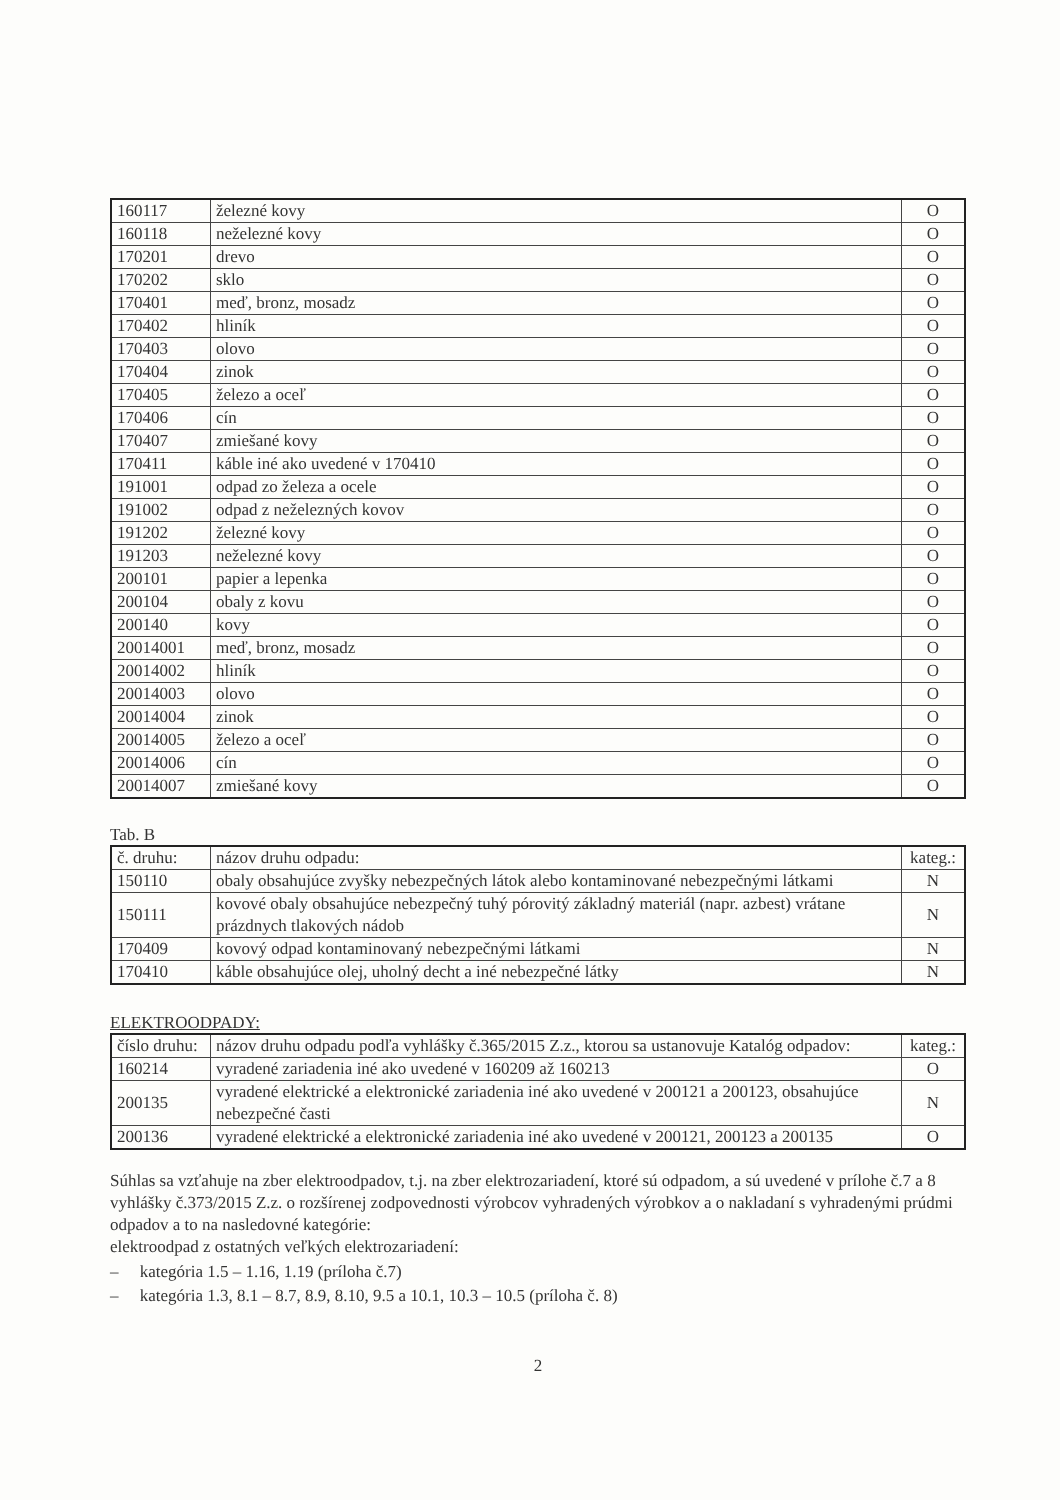| 160117 | železné kovy | O |
| 160118 | neželezné kovy | O |
| 170201 | drevo | O |
| 170202 | sklo | O |
| 170401 | meď, bronz, mosadz | O |
| 170402 | hliník | O |
| 170403 | olovo | O |
| 170404 | zinok | O |
| 170405 | železo a oceľ | O |
| 170406 | cín | O |
| 170407 | zmiešané kovy | O |
| 170411 | káble iné ako uvedené v 170410 | O |
| 191001 | odpad zo železa a ocele | O |
| 191002 | odpad z neželezných kovov | O |
| 191202 | železné kovy | O |
| 191203 | neželezné kovy | O |
| 200101 | papier a lepenka | O |
| 200104 | obaly z kovu | O |
| 200140 | kovy | O |
| 20014001 | meď, bronz, mosadz | O |
| 20014002 | hliník | O |
| 20014003 | olovo | O |
| 20014004 | zinok | O |
| 20014005 | železo a oceľ | O |
| 20014006 | cín | O |
| 20014007 | zmiešané kovy | O |
Tab. B
| č. druhu: | názov druhu odpadu: | kateg.: |
| --- | --- | --- |
| 150110 | obaly obsahujúce zvyšky nebezpečných látok alebo kontaminované nebezpečnými látkami | N |
| 150111 | kovové obaly obsahujúce nebezpečný tuhý pórovitý základný materiál (napr. azbest) vrátane prázdnych tlakových nádob | N |
| 170409 | kovový odpad kontaminovaný nebezpečnými látkami | N |
| 170410 | káble obsahujúce olej, uholný decht a iné nebezpečné látky | N |
ELEKTROODPADY:
| číslo druhu: | názov druhu odpadu podľa vyhlášky č.365/2015 Z.z., ktorou sa ustanovuje Katalóg odpadov: | kateg.: |
| --- | --- | --- |
| 160214 | vyradené zariadenia iné ako uvedené v 160209 až 160213 | O |
| 200135 | vyradené elektrické a elektronické zariadenia iné ako uvedené v 200121 a 200123, obsahujúce nebezpečné časti | N |
| 200136 | vyradené elektrické a elektronické zariadenia iné ako uvedené v 200121, 200123 a 200135 | O |
Súhlas sa vzťahuje na zber elektroodpadov, t.j. na zber elektrozariadení, ktoré sú odpadom, a sú uvedené v prílohe č.7 a 8 vyhlášky č.373/2015 Z.z. o rozšírenej zodpovednosti výrobcov vyhradených výrobkov a o nakladaní s vyhradenými prúdmi odpadov a to na nasledovné kategórie:
elektroodpad z ostatných veľkých elektrozariadení:
– kategória 1.5 – 1.16, 1.19 (príloha č.7)
– kategória 1.3, 8.1 – 8.7, 8.9, 8.10, 9.5 a 10.1, 10.3 – 10.5 (príloha č. 8)
2